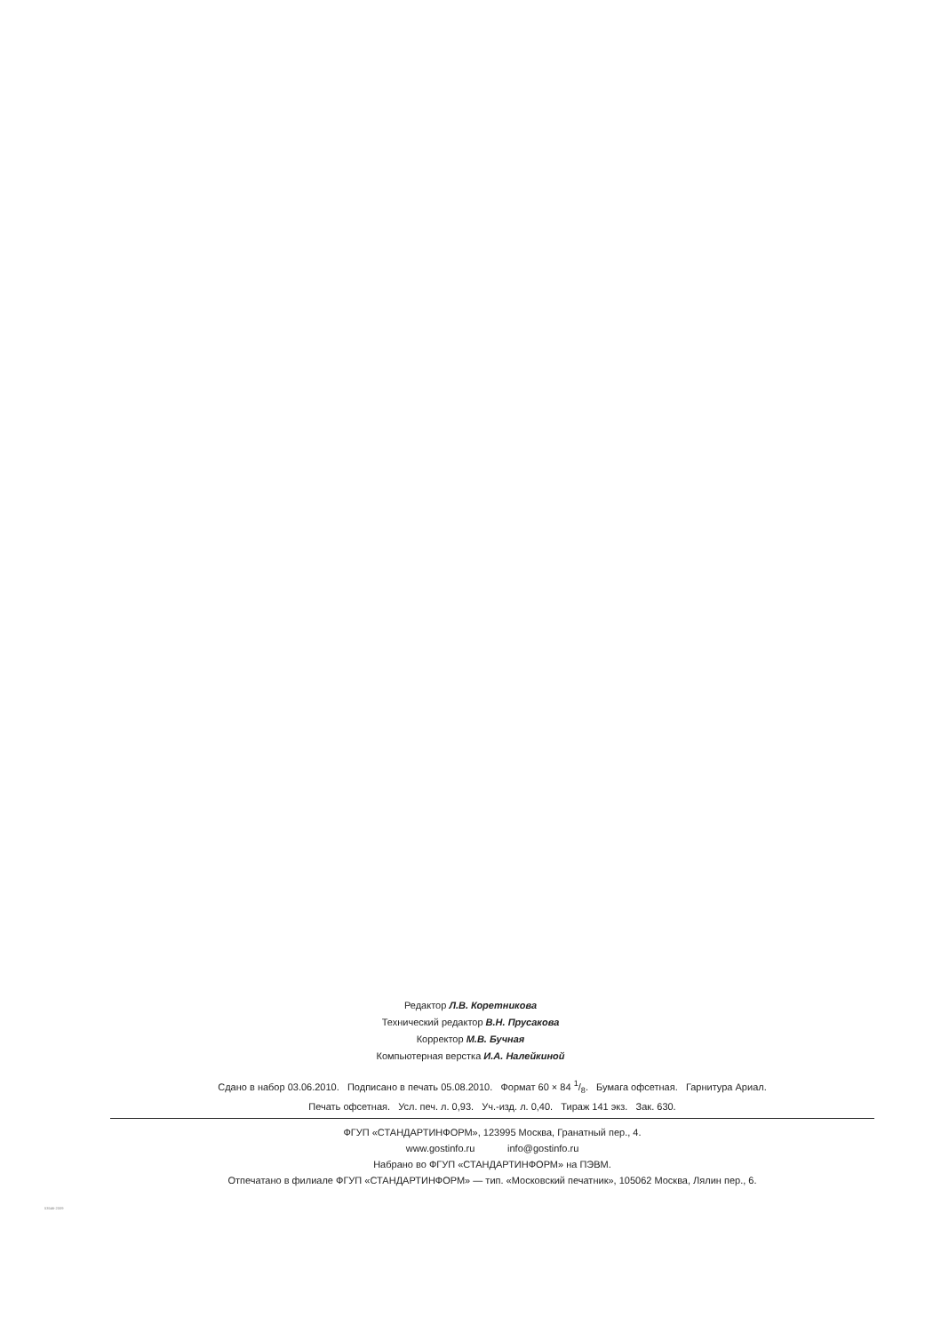Редактор Л.В. Коретникова
Технический редактор В.Н. Прусакова
Корректор М.В. Бучная
Компьютерная верстка И.А. Налейкиной
Сдано в набор 03.06.2010. Подписано в печать 05.08.2010. Формат 60 × 84 1/8. Бумага офсетная. Гарнитура Ариал.
Печать офсетная. Усл. печ. л. 0,93. Уч.-изд. л. 0,40. Тираж 141 экз. Зак. 630.
ФГУП «СТАНДАРТИНФОРМ», 123995 Москва, Гранатный пер., 4.
www.gostinfo.ru info@gostinfo.ru
Набрано во ФГУП «СТАНДАРТИНФОРМ» на ПЭВМ.
Отпечатано в филиале ФГУП «СТАНДАРТИНФОРМ» — тип. «Московский печатник», 105062 Москва, Лялин пер., 6.
53546-2009